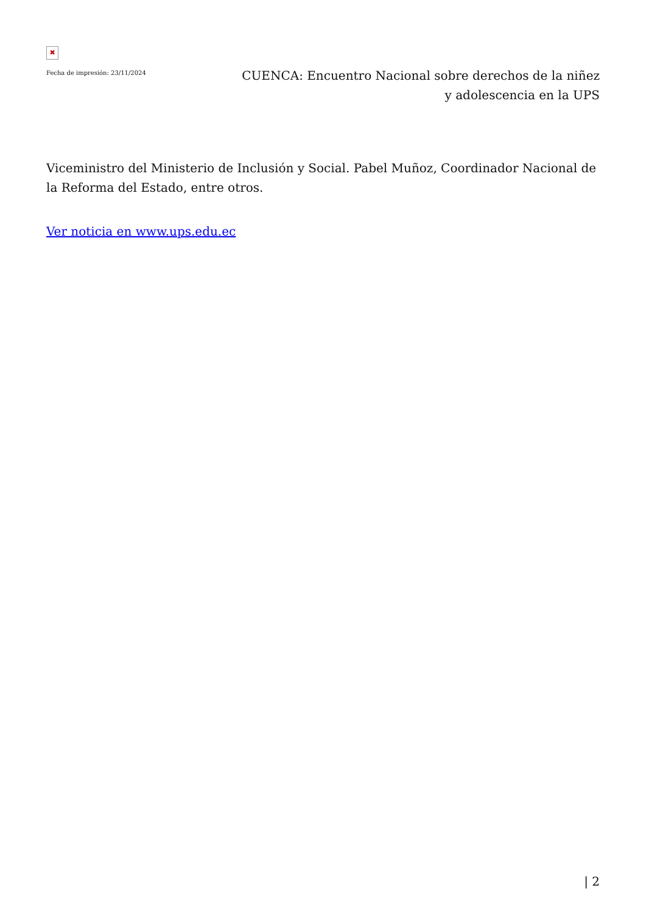✖
Fecha de impresión: 23/11/2024
CUENCA: Encuentro Nacional sobre derechos de la niñez y adolescencia en la UPS
Viceministro del Ministerio de Inclusión y Social. Pabel Muñoz, Coordinador Nacional de la Reforma del Estado, entre otros.
Ver noticia en www.ups.edu.ec
| 2